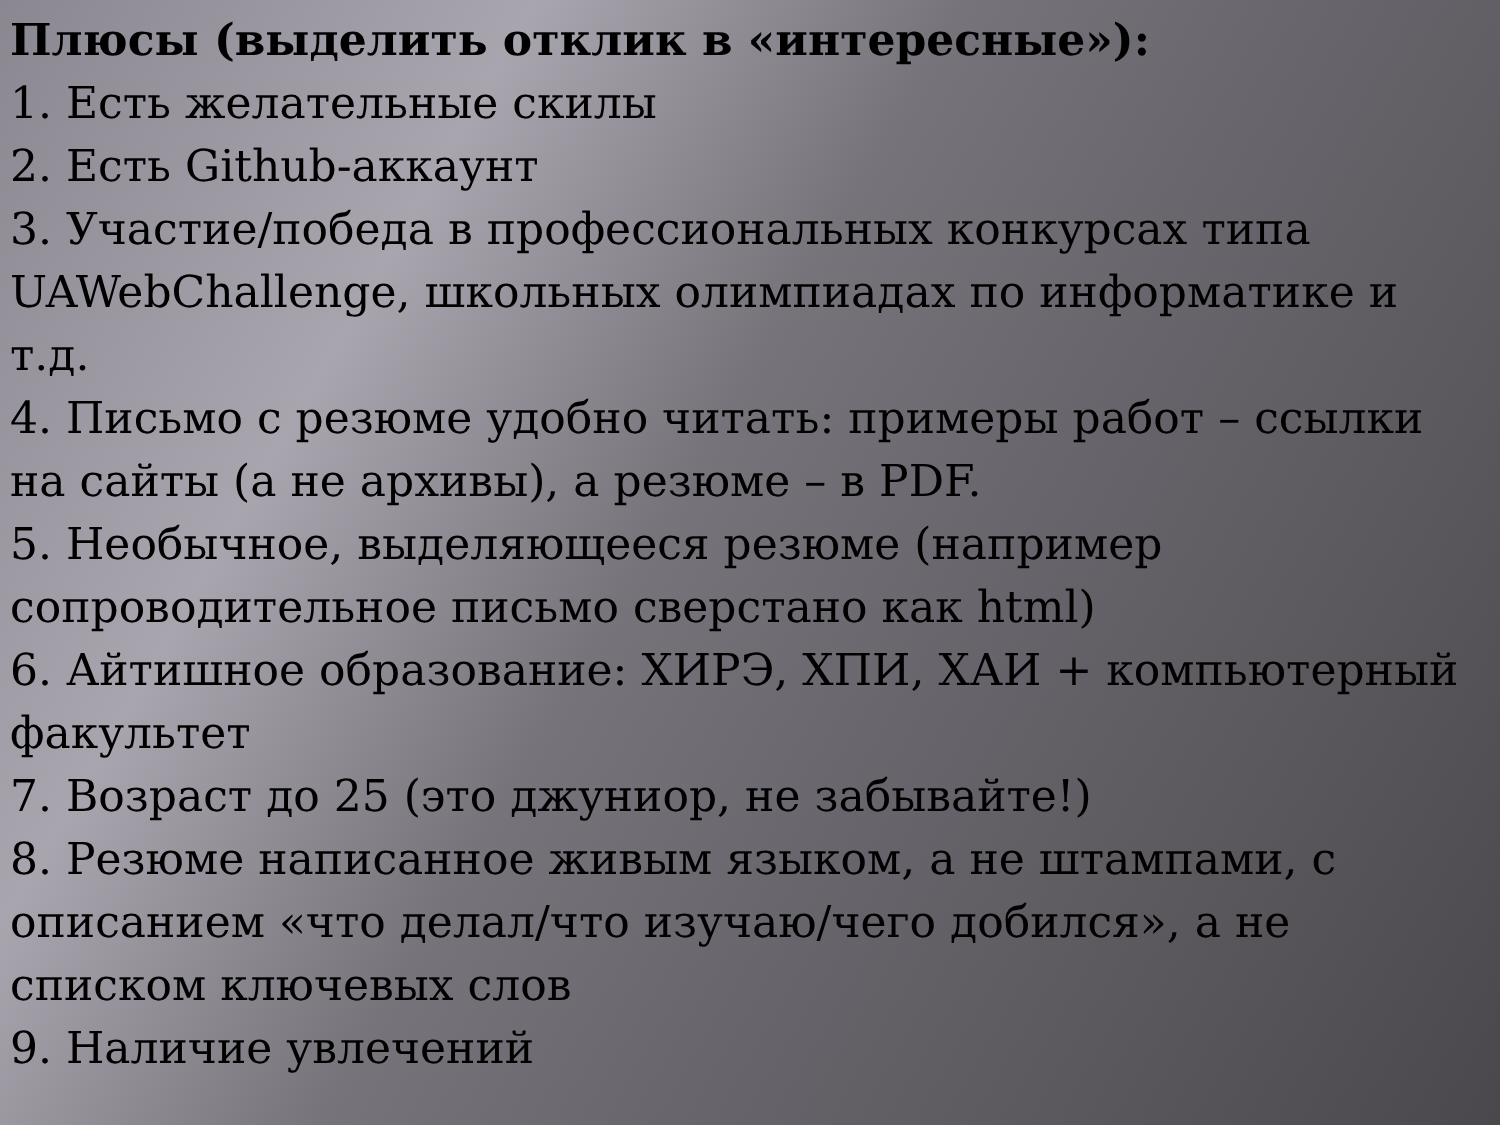Плюсы (выделить отклик в «интересные»):
1. Есть желательные скилы
2. Есть Github-аккаунт
3. Участие/победа в профессиональных конкурсах типа UAWebChallenge, школьных олимпиадах по информатике и т.д.
4. Письмо с резюме удобно читать: примеры работ – ссылки на сайты (а не архивы), а резюме – в PDF.
5. Необычное, выделяющееся резюме (например сопроводительное письмо сверстано как html)
6. Айтишное образование: ХИРЭ, ХПИ, ХАИ + компьютерный факультет
7. Возраст до 25 (это джуниор, не забывайте!)
8. Резюме написанное живым языком, а не штампами, с описанием «что делал/что изучаю/чего добился», а не списком ключевых слов
9. Наличие увлечений